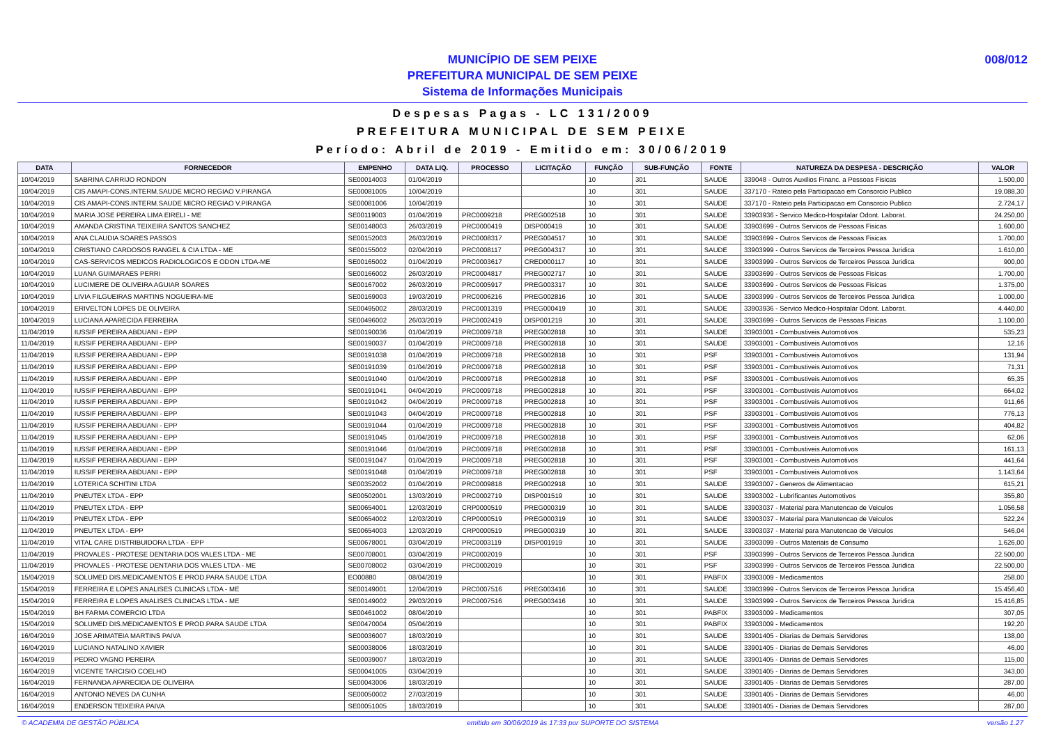MUNICÍPIO DE SEM PEIXE
PREFEITURA MUNICIPAL DE SEM PEIXE
Sistema de Informações Municipais
008/012
Despesas Pagas - LC 131/2009
PREFEITURA MUNICIPAL DE SEM PEIXE
Período: Abril de 2019 - Emitido em: 30/06/2019
| DATA | FORNECEDOR | EMPENHO | DATA LIQ. | PROCESSO | LICITAÇÃO | FUNÇÃO | SUB-FUNÇÃO | FONTE | NATUREZA DA DESPESA - DESCRIÇÃO | VALOR |
| --- | --- | --- | --- | --- | --- | --- | --- | --- | --- | --- |
| 10/04/2019 | SABRINA CARRIJO RONDON | SE00014003 | 01/04/2019 | | | 10 | 301 | SAUDE | 339048 - Outros Auxilios Financ. a Pessoas Fisicas | 1.500,00 |
| 10/04/2019 | CIS AMAPI-CONS.INTERM.SAUDE MICRO REGIAO V.PIRANGA | SE00081005 | 10/04/2019 | | | 10 | 301 | SAUDE | 337170 - Rateio pela Participacao em Consorcio Publico | 19.088,30 |
| 10/04/2019 | CIS AMAPI-CONS.INTERM.SAUDE MICRO REGIAO V.PIRANGA | SE00081006 | 10/04/2019 | | | 10 | 301 | SAUDE | 337170 - Rateio pela Participacao em Consorcio Publico | 2.724,17 |
| 10/04/2019 | MARIA JOSE PEREIRA LIMA EIRELI - ME | SE00119003 | 01/04/2019 | PRC0009218 | PREG002518 | 10 | 301 | SAUDE | 33903936 - Servico Medico-Hospitalar Odont. Laborat. | 24.250,00 |
| 10/04/2019 | AMANDA CRISTINA TEIXEIRA SANTOS SANCHEZ | SE00148003 | 26/03/2019 | PRC0000419 | DISP000419 | 10 | 301 | SAUDE | 33903699 - Outros Servicos de Pessoas Fisicas | 1.600,00 |
| 10/04/2019 | ANA CLAUDIA SOARES PASSOS | SE00152003 | 26/03/2019 | PRC0008317 | PREG004517 | 10 | 301 | SAUDE | 33903699 - Outros Servicos de Pessoas Fisicas | 1.700,00 |
| 10/04/2019 | CRISTIANO CARDOSOS RANGEL & CIA LTDA - ME | SE00155002 | 02/04/2019 | PRC0008117 | PREG004317 | 10 | 301 | SAUDE | 33903999 - Outros Servicos de Terceiros Pessoa Juridica | 1.610,00 |
| 10/04/2019 | CAS-SERVICOS MEDICOS RADIOLOGICOS E ODON LTDA-ME | SE00165002 | 01/04/2019 | PRC0003617 | CRED000117 | 10 | 301 | SAUDE | 33903999 - Outros Servicos de Terceiros Pessoa Juridica | 900,00 |
| 10/04/2019 | LUANA GUIMARAES PERRI | SE00166002 | 26/03/2019 | PRC0004817 | PREG002717 | 10 | 301 | SAUDE | 33903699 - Outros Servicos de Pessoas Fisicas | 1.700,00 |
| 10/04/2019 | LUCIMERE DE OLIVEIRA AGUIAR SOARES | SE00167002 | 26/03/2019 | PRC0005917 | PREG003317 | 10 | 301 | SAUDE | 33903699 - Outros Servicos de Pessoas Fisicas | 1.375,00 |
| 10/04/2019 | LIVIA FILGUEIRAS MARTINS NOGUEIRA-ME | SE00169003 | 19/03/2019 | PRC0006216 | PREG002816 | 10 | 301 | SAUDE | 33903999 - Outros Servicos de Terceiros Pessoa Juridica | 1.000,00 |
| 10/04/2019 | ERIVELTON LOPES DE OLIVEIRA | SE00495002 | 28/03/2019 | PRC0001319 | PREG000419 | 10 | 301 | SAUDE | 33903936 - Servico Medico-Hospitalar Odont. Laborat. | 4.440,00 |
| 10/04/2019 | LUCIANA APARECIDA FERREIRA | SE00496002 | 26/03/2019 | PRC0002419 | DISP001219 | 10 | 301 | SAUDE | 33903699 - Outros Servicos de Pessoas Fisicas | 1.100,00 |
| 11/04/2019 | IUSSIF PEREIRA ABDUANI - EPP | SE00190036 | 01/04/2019 | PRC0009718 | PREG002818 | 10 | 301 | SAUDE | 33903001 - Combustiveis Automotivos | 535,23 |
| 11/04/2019 | IUSSIF PEREIRA ABDUANI - EPP | SE00190037 | 01/04/2019 | PRC0009718 | PREG002818 | 10 | 301 | SAUDE | 33903001 - Combustiveis Automotivos | 12,16 |
| 11/04/2019 | IUSSIF PEREIRA ABDUANI - EPP | SE00191038 | 01/04/2019 | PRC0009718 | PREG002818 | 10 | 301 | PSF | 33903001 - Combustiveis Automotivos | 131,94 |
| 11/04/2019 | IUSSIF PEREIRA ABDUANI - EPP | SE00191039 | 01/04/2019 | PRC0009718 | PREG002818 | 10 | 301 | PSF | 33903001 - Combustiveis Automotivos | 71,31 |
| 11/04/2019 | IUSSIF PEREIRA ABDUANI - EPP | SE00191040 | 01/04/2019 | PRC0009718 | PREG002818 | 10 | 301 | PSF | 33903001 - Combustiveis Automotivos | 65,35 |
| 11/04/2019 | IUSSIF PEREIRA ABDUANI - EPP | SE00191041 | 04/04/2019 | PRC0009718 | PREG002818 | 10 | 301 | PSF | 33903001 - Combustiveis Automotivos | 664,02 |
| 11/04/2019 | IUSSIF PEREIRA ABDUANI - EPP | SE00191042 | 04/04/2019 | PRC0009718 | PREG002818 | 10 | 301 | PSF | 33903001 - Combustiveis Automotivos | 911,66 |
| 11/04/2019 | IUSSIF PEREIRA ABDUANI - EPP | SE00191043 | 04/04/2019 | PRC0009718 | PREG002818 | 10 | 301 | PSF | 33903001 - Combustiveis Automotivos | 776,13 |
| 11/04/2019 | IUSSIF PEREIRA ABDUANI - EPP | SE00191044 | 01/04/2019 | PRC0009718 | PREG002818 | 10 | 301 | PSF | 33903001 - Combustiveis Automotivos | 404,82 |
| 11/04/2019 | IUSSIF PEREIRA ABDUANI - EPP | SE00191045 | 01/04/2019 | PRC0009718 | PREG002818 | 10 | 301 | PSF | 33903001 - Combustiveis Automotivos | 62,06 |
| 11/04/2019 | IUSSIF PEREIRA ABDUANI - EPP | SE00191046 | 01/04/2019 | PRC0009718 | PREG002818 | 10 | 301 | PSF | 33903001 - Combustiveis Automotivos | 161,13 |
| 11/04/2019 | IUSSIF PEREIRA ABDUANI - EPP | SE00191047 | 01/04/2019 | PRC0009718 | PREG002818 | 10 | 301 | PSF | 33903001 - Combustiveis Automotivos | 441,64 |
| 11/04/2019 | IUSSIF PEREIRA ABDUANI - EPP | SE00191048 | 01/04/2019 | PRC0009718 | PREG002818 | 10 | 301 | PSF | 33903001 - Combustiveis Automotivos | 1.143,64 |
| 11/04/2019 | LOTERICA SCHITINI LTDA | SE00352002 | 01/04/2019 | PRC0009818 | PREG002918 | 10 | 301 | SAUDE | 33903007 - Generos de Alimentacao | 615,21 |
| 11/04/2019 | PNEUTEX LTDA - EPP | SE00502001 | 13/03/2019 | PRC0002719 | DISP001519 | 10 | 301 | SAUDE | 33903002 - Lubrificantes Automotivos | 355,80 |
| 11/04/2019 | PNEUTEX LTDA - EPP | SE00654001 | 12/03/2019 | CRP0000519 | PREG000319 | 10 | 301 | SAUDE | 33903037 - Material para Manutencao de Veiculos | 1.056,58 |
| 11/04/2019 | PNEUTEX LTDA - EPP | SE00654002 | 12/03/2019 | CRP0000519 | PREG000319 | 10 | 301 | SAUDE | 33903037 - Material para Manutencao de Veiculos | 522,24 |
| 11/04/2019 | PNEUTEX LTDA - EPP | SE00654003 | 12/03/2019 | CRP0000519 | PREG000319 | 10 | 301 | SAUDE | 33903037 - Material para Manutencao de Veiculos | 546,04 |
| 11/04/2019 | VITAL CARE DISTRIBUIDORA LTDA - EPP | SE00678001 | 03/04/2019 | PRC0003119 | DISP001919 | 10 | 301 | SAUDE | 33903099 - Outros Materiais de Consumo | 1.626,00 |
| 11/04/2019 | PROVALES - PROTESE DENTARIA DOS VALES LTDA - ME | SE00708001 | 03/04/2019 | PRC0002019 | | 10 | 301 | PSF | 33903999 - Outros Servicos de Terceiros Pessoa Juridica | 22.500,00 |
| 11/04/2019 | PROVALES - PROTESE DENTARIA DOS VALES LTDA - ME | SE00708002 | 03/04/2019 | PRC0002019 | | 10 | 301 | PSF | 33903999 - Outros Servicos de Terceiros Pessoa Juridica | 22.500,00 |
| 15/04/2019 | SOLUMED DIS.MEDICAMENTOS E PROD.PARA SAUDE LTDA | EO00880 | 08/04/2019 | | | 10 | 301 | PABFIX | 33903009 - Medicamentos | 258,00 |
| 15/04/2019 | FERREIRA E LOPES ANALISES CLINICAS LTDA - ME | SE00149001 | 12/04/2019 | PRC0007516 | PREG003416 | 10 | 301 | SAUDE | 33903999 - Outros Servicos de Terceiros Pessoa Juridica | 15.456,40 |
| 15/04/2019 | FERREIRA E LOPES ANALISES CLINICAS LTDA - ME | SE00149002 | 29/03/2019 | PRC0007516 | PREG003416 | 10 | 301 | SAUDE | 33903999 - Outros Servicos de Terceiros Pessoa Juridica | 15.416,85 |
| 15/04/2019 | BH FARMA COMERCIO LTDA | SE00461002 | 08/04/2019 | | | 10 | 301 | PABFIX | 33903009 - Medicamentos | 307,05 |
| 15/04/2019 | SOLUMED DIS.MEDICAMENTOS E PROD.PARA SAUDE LTDA | SE00470004 | 05/04/2019 | | | 10 | 301 | PABFIX | 33903009 - Medicamentos | 192,20 |
| 16/04/2019 | JOSE ARIMATEIA MARTINS PAIVA | SE00036007 | 18/03/2019 | | | 10 | 301 | SAUDE | 33901405 - Diarias de Demais Servidores | 138,00 |
| 16/04/2019 | LUCIANO NATALINO XAVIER | SE00038006 | 18/03/2019 | | | 10 | 301 | SAUDE | 33901405 - Diarias de Demais Servidores | 46,00 |
| 16/04/2019 | PEDRO VAGNO PEREIRA | SE00039007 | 18/03/2019 | | | 10 | 301 | SAUDE | 33901405 - Diarias de Demais Servidores | 115,00 |
| 16/04/2019 | VICENTE TARCISIO COELHO | SE00041005 | 03/04/2019 | | | 10 | 301 | SAUDE | 33901405 - Diarias de Demais Servidores | 343,00 |
| 16/04/2019 | FERNANDA APARECIDA DE OLIVEIRA | SE00043006 | 18/03/2019 | | | 10 | 301 | SAUDE | 33901405 - Diarias de Demais Servidores | 287,00 |
| 16/04/2019 | ANTONIO NEVES DA CUNHA | SE00050002 | 27/03/2019 | | | 10 | 301 | SAUDE | 33901405 - Diarias de Demais Servidores | 46,00 |
| 16/04/2019 | ENDERSON TEIXEIRA PAIVA | SE00051005 | 18/03/2019 | | | 10 | 301 | SAUDE | 33901405 - Diarias de Demais Servidores | 287,00 |
© ACADEMIA DE GESTÃO PÚBLICA emitido em 30/06/2019 às 17:33 por SUPORTE DO SISTEMA versão 1.27